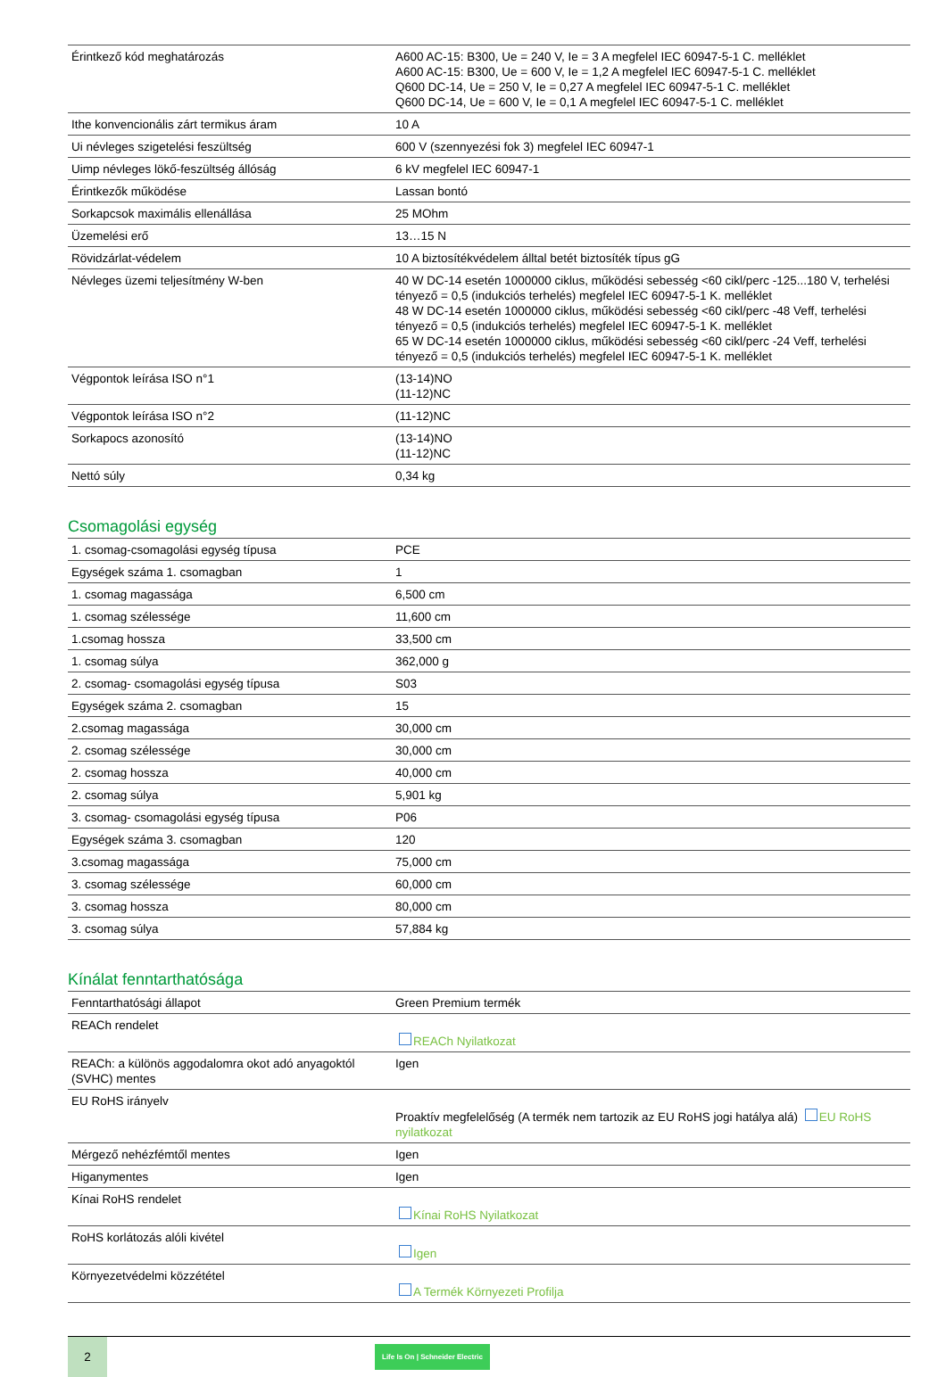| Érintkező kód meghatározás | A600 AC-15: B300, Ue = 240 V, Ie = 3 A megfelel IEC 60947-5-1 C. melléklet A600 AC-15: B300, Ue = 600 V, Ie = 1,2 A megfelel IEC 60947-5-1 C. melléklet Q600 DC-14, Ue = 250 V, Ie = 0,27 A megfelel IEC 60947-5-1 C. melléklet Q600 DC-14, Ue = 600 V, Ie = 0,1 A megfelel IEC 60947-5-1 C. melléklet |
| Ithe konvencionális zárt termikus áram | 10 A |
| Ui névleges szigetelési feszültség | 600 V (szennyezési fok 3) megfelel IEC 60947-1 |
| Uimp névleges lökő-feszültség állóság | 6 kV megfelel IEC 60947-1 |
| Érintkezők működése | Lassan bontó |
| Sorkapcsok maximális ellenállása | 25 MOhm |
| Üzemelési erő | 13…15 N |
| Rövidzárlat-védelem | 10 A biztosítékvédelem álltal betét biztosíték típus gG |
| Névleges üzemi teljesítmény W-ben | 40 W DC-14 esetén 1000000 ciklus, működési sebesség <60 cikl/perc -125...180 V, terhelési tényező = 0,5 (indukciós terhelés) megfelel IEC 60947-5-1 K. melléklet 48 W DC-14 esetén 1000000 ciklus, működési sebesség <60 cikl/perc -48 Veff, terhelési tényező = 0,5 (indukciós terhelés) megfelel IEC 60947-5-1 K. melléklet 65 W DC-14 esetén 1000000 ciklus, működési sebesség <60 cikl/perc -24 Veff, terhelési tényező = 0,5 (indukciós terhelés) megfelel IEC 60947-5-1 K. melléklet |
| Végpontok leírása ISO n°1 | (13-14)NO (11-12)NC |
| Végpontok leírása ISO n°2 | (11-12)NC |
| Sorkapocs azonosító | (13-14)NO (11-12)NC |
| Nettó súly | 0,34 kg |
Csomagolási egység
| 1. csomag-csomagolási egység típusa | PCE |
| Egységek száma 1. csomagban | 1 |
| 1. csomag magassága | 6,500 cm |
| 1. csomag szélessége | 11,600 cm |
| 1.csomag hossza | 33,500 cm |
| 1. csomag súlya | 362,000 g |
| 2. csomag- csomagolási egység típusa | S03 |
| Egységek száma 2. csomagban | 15 |
| 2.csomag magassága | 30,000 cm |
| 2. csomag szélessége | 30,000 cm |
| 2. csomag hossza | 40,000 cm |
| 2. csomag súlya | 5,901 kg |
| 3. csomag- csomagolási egység típusa | P06 |
| Egységek száma 3. csomagban | 120 |
| 3.csomag magassága | 75,000 cm |
| 3. csomag szélessége | 60,000 cm |
| 3. csomag hossza | 80,000 cm |
| 3. csomag súlya | 57,884 kg |
Kínálat fenntarthatósága
| Fenntarthatósági állapot | Green Premium termék |
| REACh rendelet | REACh Nyilatkozat |
| REACh: a különös aggodalomra okot adó anyagoktól (SVHC) mentes | Igen |
| EU RoHS irányelv | Proaktív megfelelőség (A termék nem tartozik az EU RoHS jogi hatálya alá) EU RoHS nyilatkozat |
| Mérgező nehézfémtől mentes | Igen |
| Higanymentes | Igen |
| Kínai RoHS rendelet | Kínai RoHS Nyilatkozat |
| RoHS korlátozás alóli kivétel | Igen |
| Környezetvédelmi közzététel | A Termék Környezeti Profilja |
2
Life Is On | Schneider Electric